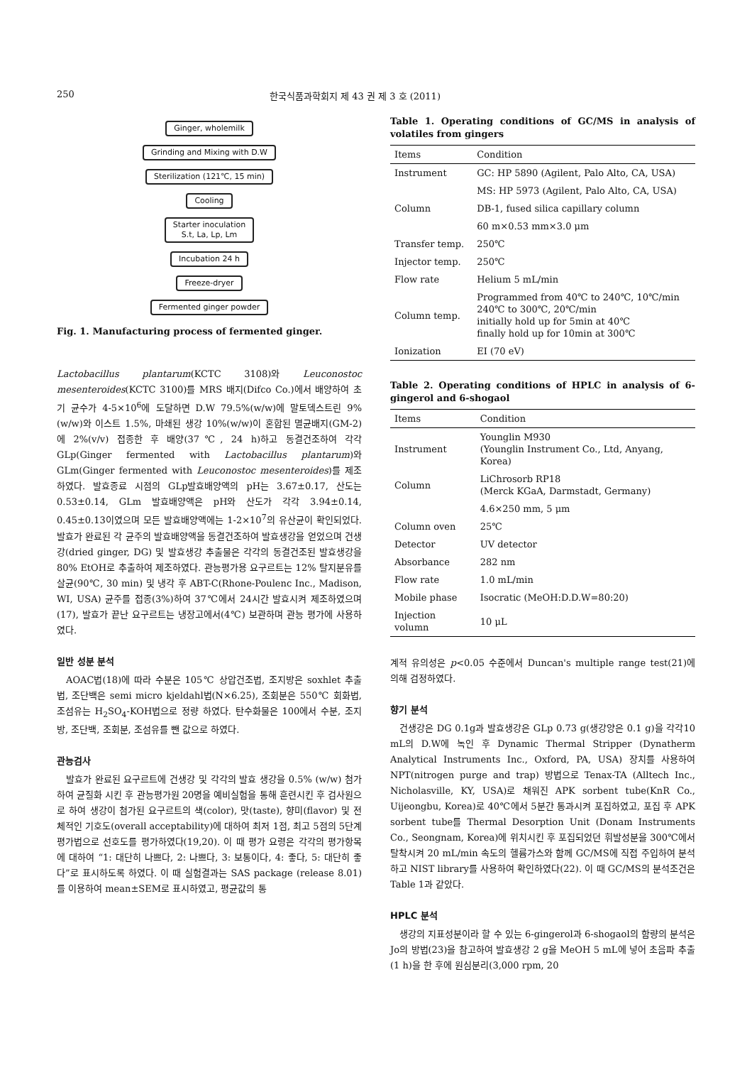250 한국식품과학회지 제 43 권 제 3 호 (2011)
Ginger, wholemilk
Grinding and Mixing with D.W
Sterilization (121℃, 15 min)
Cooling
Starter inoculation
S.t, La, Lp, Lm
Incubation 24 h
Freeze-dryer
Fermented ginger powder
Fig. 1. Manufacturing process of fermented ginger.
Lactobacillus plantarum(KCTC 3108)와 Leuconostoc mesenteroides(KCTC 3100)를 MRS 배지(Difco Co.)에서 배양하여 초기 균수가 4-5×10<sup>6</sup>에 도달하면 D.W 79.5%(w/w)에 말토덱스트린 9%(w/w)와 이스트 1.5%, 마쇄된 생강 10%(w/w)이 혼합된 멸균배지(GM-2)에 2%(v/v) 접종한 후 배양(37℃, 24 h)하고 동결건조하여 각각 GLp(Ginger fermented with Lactobacillus plantarum)와 GLm(Ginger fermented with Leuconostoc mesenteroides)를 제조하였다. 발효종료 시점의 GLp발효배양액의 pH는 3.67±0.17, 산도는 0.53±0.14, GLm 발효배양액은 pH와 산도가 각각 3.94±0.14, 0.45±0.13이였으며 모든 발효배양액에는 1-2×10<sup>7</sup>의 유산균이 확인되었다. 발효가 완료된 각 균주의 발효배양액을 동결건조하여 발효생강을 얻었으며 건생강(dried ginger, DG) 및 발효생강 추출물은 각각의 동결건조된 발효생강을 80% EtOH로 추출하여 제조하였다. 관능평가용 요구르트는 12% 탈지분유를 살균(90℃, 30 min) 및 냉각 후 ABT-C(Rhone-Poulenc Inc., Madison, WI, USA) 균주를 접종(3%)하여 37℃에서 24시간 발효시켜 제조하였으며(17), 발효가 끝난 요구르트는 냉장고에서(4℃) 보관하며 관능 평가에 사용하였다.
일반 성분 분석
AOAC법(18)에 따라 수분은 105℃ 상압건조법, 조지방은 soxhlet 추출법, 조단백은 semi micro kjeldahl법(N×6.25), 조회분은 550℃ 회화법, 조섬유는 H<sub>2</sub>SO<sub>4</sub>-KOH법으로 정량 하였다. 탄수화물은 100에서 수분, 조지방, 조단백, 조회분, 조섬유를 뺀 값으로 하였다.
관능검사
발효가 완료된 요구르트에 건생강 및 각각의 발효 생강을 0.5% (w/w) 첨가하여 균질화 시킨 후 관능평가원 20명을 예비실험을 통해 훈련시킨 후 검사원으로 하여 생강이 첨가된 요구르트의 색(color), 맛(taste), 향미(flavor) 및 전체적인 기호도(overall acceptability)에 대하여 최저 1점, 최고 5점의 5단계 평가법으로 선호도를 평가하였다(19,20). 이 때 평가 요령은 각각의 평가항목에 대하여 “1: 대단히 나쁘다, 2: 나쁘다, 3: 보통이다, 4: 좋다, 5: 대단히 좋다”로 표시하도록 하였다. 이 때 실험결과는 SAS package (release 8.01)를 이용하여 mean±SEM로 표시하였고, 평균값의 통
Table 1. Operating conditions of GC/MS in analysis of volatiles from gingers
| Items | Condition |
| --- | --- |
| Instrument | GC: HP 5890 (Agilent, Palo Alto, CA, USA) |
| | MS: HP 5973 (Agilent, Palo Alto, CA, USA) |
| Column | DB-1, fused silica capillary column |
| | 60 m×0.53 mm×3.0 μm |
| Transfer temp. | 250℃ |
| Injector temp. | 250℃ |
| Flow rate | Helium 5 mL/min |
| Column temp. | Programmed from 40℃ to 240℃, 10℃/min 240℃ to 300℃, 20℃/min initially hold up for 5min at 40℃ finally hold up for 10min at 300℃ |
| Ionization | EI (70 eV) |
Table 2. Operating conditions of HPLC in analysis of 6-gingerol and 6-shogaol
| Items | Condition |
| --- | --- |
| Instrument | Younglin M930 (Younglin Instrument Co., Ltd, Anyang, Korea) |
| Column | LiChrosorb RP18 (Merck KGaA, Darmstadt, Germany) |
| | 4.6×250 mm, 5 μm |
| Column oven | 25℃ |
| Detector | UV detector |
| Absorbance | 282 nm |
| Flow rate | 1.0 mL/min |
| Mobile phase | Isocratic (MeOH:D.D.W=80:20) |
| Injection volumn | 10 μL |
계적 유의성은 p<0.05 수준에서 Duncan's multiple range test(21)에 의해 검정하였다.
향기 분석
건생강은 DG 0.1g과 발효생강은 GLp 0.73 g(생강양은 0.1 g)을 각각10 mL의 D.W에 녹인 후 Dynamic Thermal Stripper (Dynatherm Analytical Instruments Inc., Oxford, PA, USA) 장치를 사용하여 NPT(nitrogen purge and trap) 방법으로 Tenax-TA (Alltech Inc., Nicholasville, KY, USA)로 채워진 APK sorbent tube(KnR Co., Uijeongbu, Korea)로 40℃에서 5분간 통과시켜 포집하였고, 포집 후 APK sorbent tube를 Thermal Desorption Unit (Donam Instruments Co., Seongnam, Korea)에 위치시킨 후 포집되었던 휘발성분을 300℃에서 탈착시켜 20 mL/min 속도의 헬륨가스와 함께 GC/MS에 직접 주입하여 분석하고 NIST library를 사용하여 확인하였다(22). 이 때 GC/MS의 분석조건은 Table 1과 같았다.
HPLC 분석
생강의 지표성분이라 할 수 있는 6-gingerol과 6-shogaol의 함량의 분석은 Jo의 방법(23)을 참고하여 발효생강 2 g을 MeOH 5 mL에 넣어 초음파 추출(1 h)을 한 후에 원심분리(3,000 rpm, 20